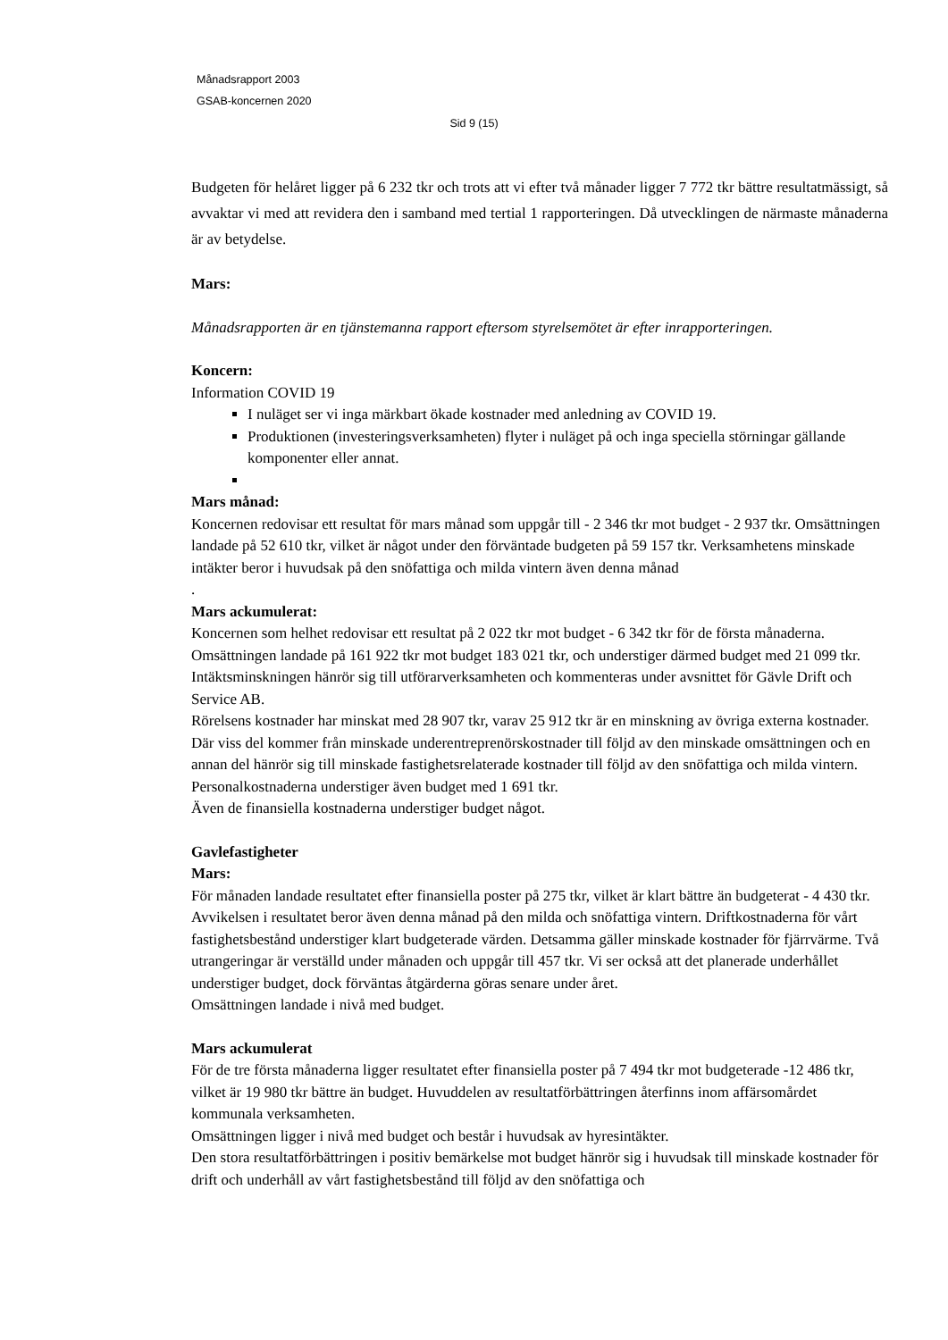Månadsrapport 2003
GSAB-koncernen 2020
Sid 9 (15)
Budgeten för helåret ligger på 6 232 tkr och trots att vi efter två månader ligger 7 772 tkr bättre resultatmässigt, så avvaktar vi med att revidera den i samband med tertial 1 rapporteringen. Då utvecklingen de närmaste månaderna är av betydelse.
Mars:
Månadsrapporten är en tjänstemanna rapport eftersom styrelsemötet är efter inrapporteringen.
Koncern:
Information COVID 19
I nuläget ser vi inga märkbart ökade kostnader med anledning av COVID 19.
Produktionen (investeringsverksamheten) flyter i nuläget på och inga speciella störningar gällande komponenter eller annat.
Mars månad:
Koncernen redovisar ett resultat för mars månad som uppgår till - 2 346 tkr mot budget - 2 937 tkr. Omsättningen landade på 52 610 tkr, vilket är något under den förväntade budgeten på 59 157 tkr. Verksamhetens minskade intäkter beror i huvudsak på den snöfattiga och milda vintern även denna månad
.
Mars ackumulerat:
Koncernen som helhet redovisar ett resultat på 2 022 tkr mot budget - 6 342 tkr för de första månaderna. Omsättningen landade på 161 922 tkr mot budget 183 021 tkr, och understiger därmed budget med 21 099 tkr. Intäktsminskningen hänrör sig till utförarverksamheten och kommenteras under avsnittet för Gävle Drift och Service AB.
Rörelsens kostnader har minskat med 28 907 tkr, varav 25 912 tkr är en minskning av övriga externa kostnader. Där viss del kommer från minskade underentreprenörskostnader till följd av den minskade omsättningen och en annan del hänrör sig till minskade fastighetsrelaterade kostnader till följd av den snöfattiga och milda vintern. Personalkostnaderna understiger även budget med 1 691 tkr.
Även de finansiella kostnaderna understiger budget något.
Gavlefastigheter
Mars:
För månaden landade resultatet efter finansiella poster på 275 tkr, vilket är klart bättre än budgeterat - 4 430 tkr. Avvikelsen i resultatet beror även denna månad på den milda och snöfattiga vintern. Driftkostnaderna för vårt fastighetsbestånd understiger klart budgeterade värden. Detsamma gäller minskade kostnader för fjärrvärme. Två utrangeringar är verställd under månaden och uppgår till 457 tkr. Vi ser också att det planerade underhållet understiger budget, dock förväntas åtgärderna göras senare under året.
Omsättningen landade i nivå med budget.
Mars ackumulerat
För de tre första månaderna ligger resultatet efter finansiella poster på 7 494 tkr mot budgeterade -12 486 tkr, vilket är 19 980 tkr bättre än budget. Huvuddelen av resultatförbättringen återfinns inom affärsomårdet kommunala verksamheten.
Omsättningen ligger i nivå med budget och består i huvudsak av hyresintäkter.
Den stora resultatförbättringen i positiv bemärkelse mot budget hänrör sig i huvudsak till minskade kostnader för drift och underhåll av vårt fastighetsbestånd till följd av den snöfattiga och